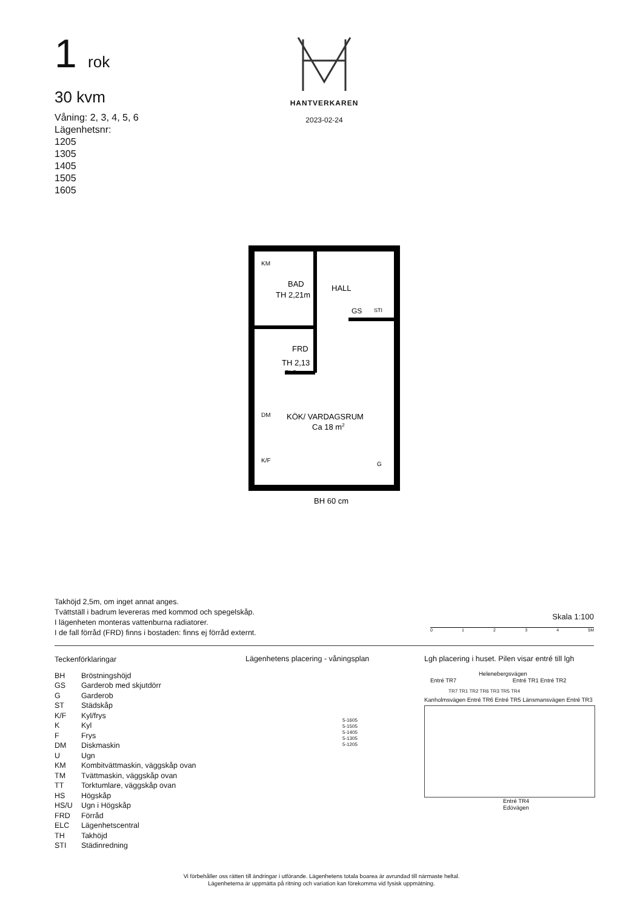1 rok
30 kvm
Våning: 2, 3, 4, 5, 6
Lägenhetsnr:
1205
1305
1405
1505
1605
HANTVERKAREN
2023-02-24
BAD
TH 2,21m
HALL
GS
STI
FRD
TH 2,13
ELC
KÖK/ VARDAGSRUM
Ca 18 m2
KM
DM
K/F
G
BH 60 cm
Takhöjd 2,5m, om inget annat anges.
Tvättställ i badrum levereras med kommod och spegelskåp.
I lägenheten monteras vattenburna radiatorer.
I de fall förråd (FRD) finns i bostaden: finns ej förråd externt.
Skala 1:100
0 1 2 3 4 5M
Teckenförklaringar
| BH | Bröstningshöjd |
| GS | Garderob med skjutdörr |
| G | Garderob |
| ST | Städskåp |
| K/F | Kyl/frys |
| K | Kyl |
| F | Frys |
| DM | Diskmaskin |
| U | Ugn |
| KM | Kombitvättmaskin, väggskåp ovan |
| TM | Tvättmaskin, väggskåp ovan |
| TT | Torktumlare, väggskåp ovan |
| HS | Högskåp |
| HS/U | Ugn i Högskåp |
| FRD | Förråd |
| ELC | Lägenhetscentral |
| TH | Takhöjd |
| STI | Städinredning |
Lägenhetens placering - våningsplan
5-1605
5-1505
5-1405
5-1305
5-1205
Lgh placering i huset. Pilen visar entré till lgh
Helenebergsvägen
Entré TR7 Entré TR1 Entré TR2
TR7 TR1 TR2 TR6 TR3 TR5 TR4
Kanholmsvägen Entré TR6 Entré TR5 Länsmansvägen Entré TR3
Entré TR4
Edövägen
Vi förbehåller oss rätten till ändringar i utförande. Lägenhetens totala boarea är avrundad till närmaste heltal.
Lägenheterna är uppmätta på ritning och variation kan förekomma vid fysisk uppmätning.